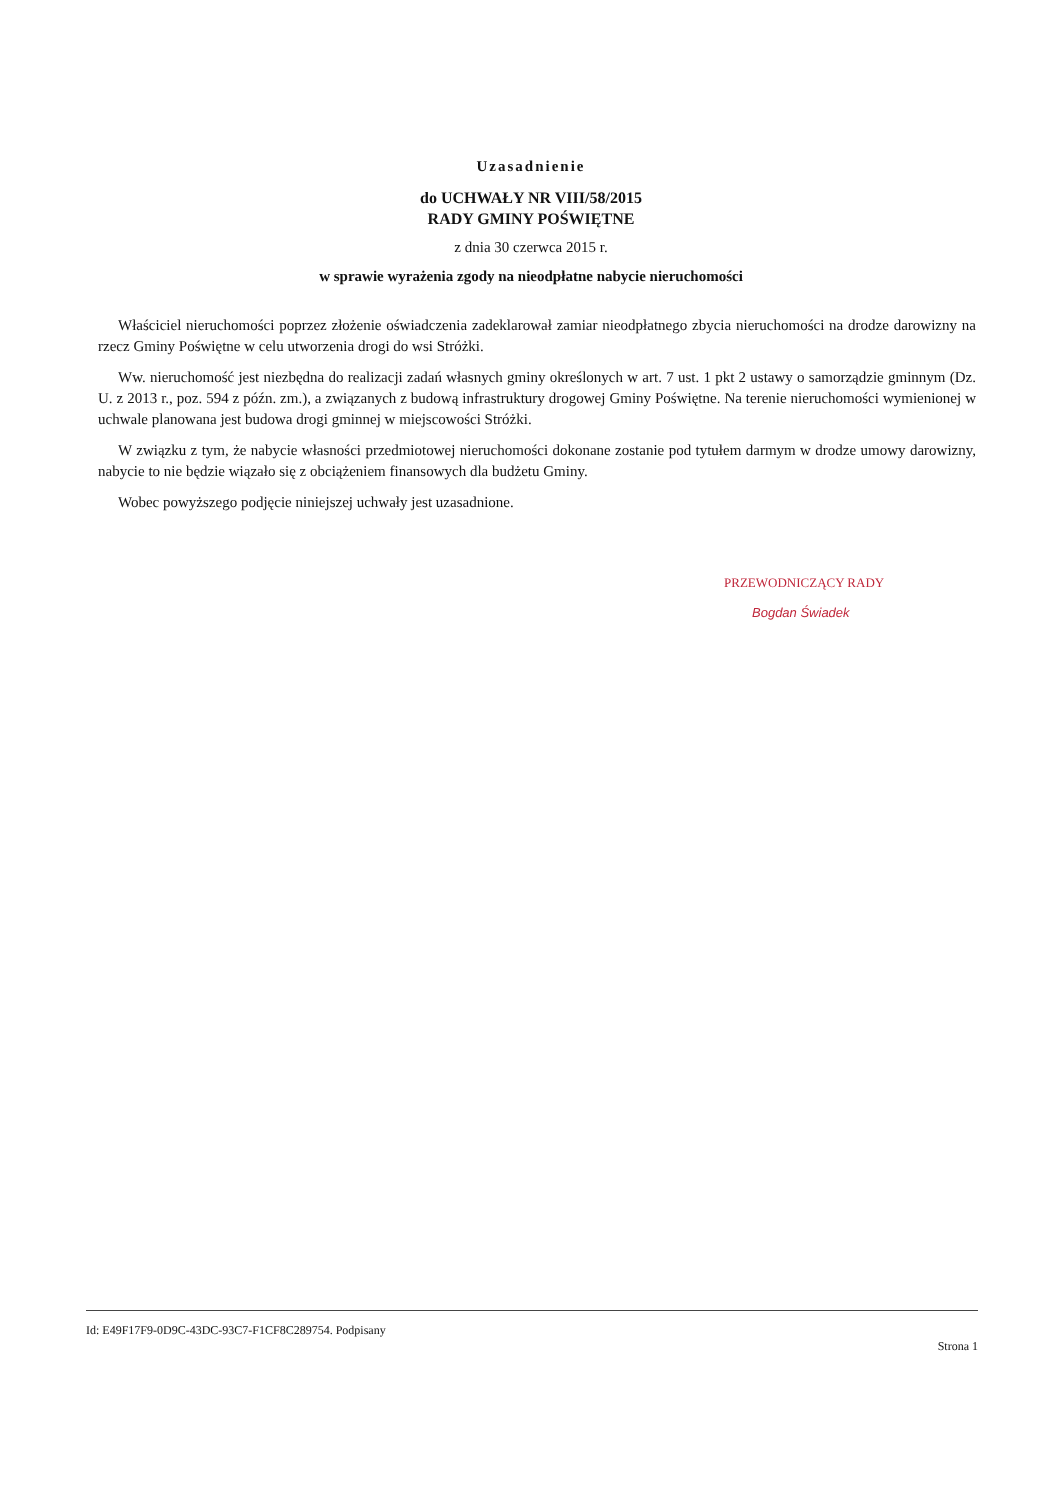Uzasadnienie
do UCHWAŁY NR VIII/58/2015
RADY GMINY POŚWIĘTNE
z dnia 30 czerwca 2015 r.
w sprawie wyrażenia zgody na nieodpłatne nabycie nieruchomości
Właściciel nieruchomości poprzez złożenie oświadczenia zadeklarował zamiar nieodpłatnego zbycia nieruchomości na drodze darowizny na rzecz Gminy Poświętne w celu utworzenia drogi do wsi Stróżki.
Ww. nieruchomość jest niezbędna do realizacji zadań własnych gminy określonych w art. 7 ust. 1 pkt 2 ustawy o samorządzie gminnym (Dz. U. z 2013 r., poz. 594 z późn. zm.), a związanych z budową infrastruktury drogowej Gminy Poświętne. Na terenie nieruchomości wymienionej w uchwale planowana jest budowa drogi gminnej w miejscowości Stróżki.
W związku z tym, że nabycie własności przedmiotowej nieruchomości dokonane zostanie pod tytułem darmym w drodze umowy darowizny, nabycie to nie będzie wiązało się z obciążeniem finansowych dla budżetu Gminy.
Wobec powyższego podjęcie niniejszej uchwały jest uzasadnione.
PRZEWODNICZĄCY RADY
Bogdan Świadek
Id: E49F17F9-0D9C-43DC-93C7-F1CF8C289754. Podpisany Strona 1